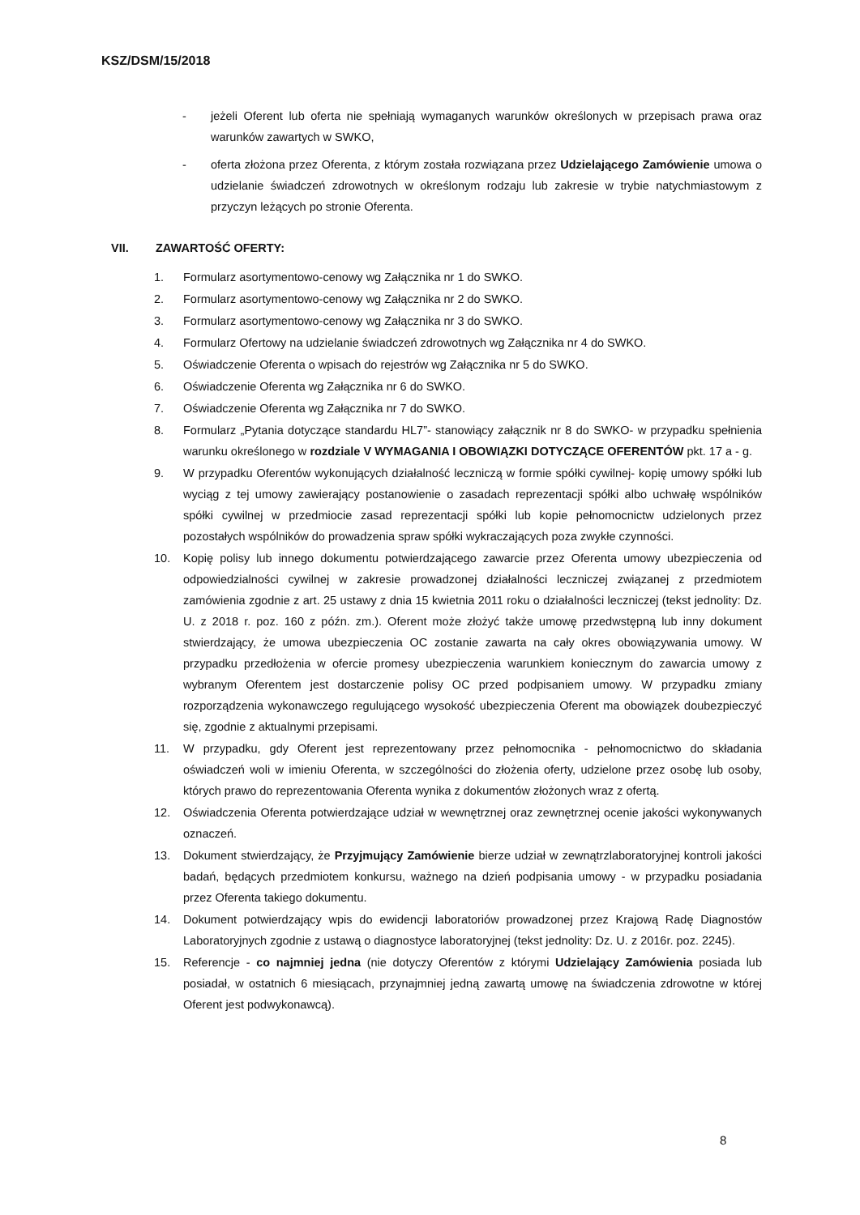KSZ/DSM/15/2018
- jeżeli Oferent lub oferta nie spełniają wymaganych warunków określonych w przepisach prawa oraz warunków zawartych w SWKO,
- oferta złożona przez Oferenta, z którym została rozwiązana przez Udzielającego Zamówienie umowa o udzielanie świadczeń zdrowotnych w określonym rodzaju lub zakresie w trybie natychmiastowym z przyczyn leżących po stronie Oferenta.
VII. ZAWARTOŚĆ OFERTY:
1. Formularz asortymentowo-cenowy wg Załącznika nr 1 do SWKO.
2. Formularz asortymentowo-cenowy wg Załącznika nr 2 do SWKO.
3. Formularz asortymentowo-cenowy wg Załącznika nr 3 do SWKO.
4. Formularz Ofertowy na udzielanie świadczeń zdrowotnych wg Załącznika nr 4 do SWKO.
5. Oświadczenie Oferenta o wpisach do rejestrów wg Załącznika nr 5 do SWKO.
6. Oświadczenie Oferenta wg Załącznika nr 6 do SWKO.
7. Oświadczenie Oferenta wg Załącznika nr 7 do SWKO.
8. Formularz „Pytania dotyczące standardu HL7”- stanowiący załącznik nr 8 do SWKO- w przypadku spełnienia warunku określonego w rozdziale V WYMAGANIA I OBOWIĄZKI DOTYCZĄCE OFERENTÓW pkt. 17 a - g.
9. W przypadku Oferentów wykonujących działalność leczniczą w formie spółki cywilnej- kopię umowy spółki lub wyciąg z tej umowy zawierający postanowienie o zasadach reprezentacji spółki albo uchwałę wspólników spółki cywilnej w przedmiocie zasad reprezentacji spółki lub kopie pełnomocnictw udzielonych przez pozostałych wspólników do prowadzenia spraw spółki wykraczających poza zwykłe czynności.
10. Kopię polisy lub innego dokumentu potwierdzającego zawarcie przez Oferenta umowy ubezpieczenia od odpowiedzialności cywilnej w zakresie prowadzonej działalności leczniczej związanej z przedmiotem zamówienia zgodnie z art. 25 ustawy z dnia 15 kwietnia 2011 roku o działalności leczniczej (tekst jednolity: Dz. U. z 2018 r. poz. 160 z późn. zm.). Oferent może złożyć także umowę przedwstępną lub inny dokument stwierdzający, że umowa ubezpieczenia OC zostanie zawarta na cały okres obowiązywania umowy. W przypadku przedłożenia w ofercie promesy ubezpieczenia warunkiem koniecznym do zawarcia umowy z wybranym Oferentem jest dostarczenie polisy OC przed podpisaniem umowy. W przypadku zmiany rozporządzenia wykonawczego regulującego wysokość ubezpieczenia Oferent ma obowiązek doubezpieczyć się, zgodnie z aktualnymi przepisami.
11. W przypadku, gdy Oferent jest reprezentowany przez pełnomocnika - pełnomocnictwo do składania oświadczeń woli w imieniu Oferenta, w szczególności do złożenia oferty, udzielone przez osobę lub osoby, których prawo do reprezentowania Oferenta wynika z dokumentów złożonych wraz z ofertą.
12. Oświadczenia Oferenta potwierdzające udział w wewnętrznej oraz zewnętrznej ocenie jakości wykonywanych oznaczeń.
13. Dokument stwierdzający, że Przyjmujący Zamówienie bierze udział w zewnątrzlaboratoryjnej kontroli jakości badań, będących przedmiotem konkursu, ważnego na dzień podpisania umowy - w przypadku posiadania przez Oferenta takiego dokumentu.
14. Dokument potwierdzający wpis do ewidencji laboratoriów prowadzonej przez Krajową Radę Diagnostów Laboratoryjnych zgodnie z ustawą o diagnostyce laboratoryjnej (tekst jednolity: Dz. U. z 2016r. poz. 2245).
15. Referencje - co najmniej jedna (nie dotyczy Oferentów z którymi Udzielający Zamówienia posiada lub posiadał, w ostatnich 6 miesiącach, przynajmniej jedną zawartą umowę na świadczenia zdrowotne w której Oferent jest podwykonawcą).
8